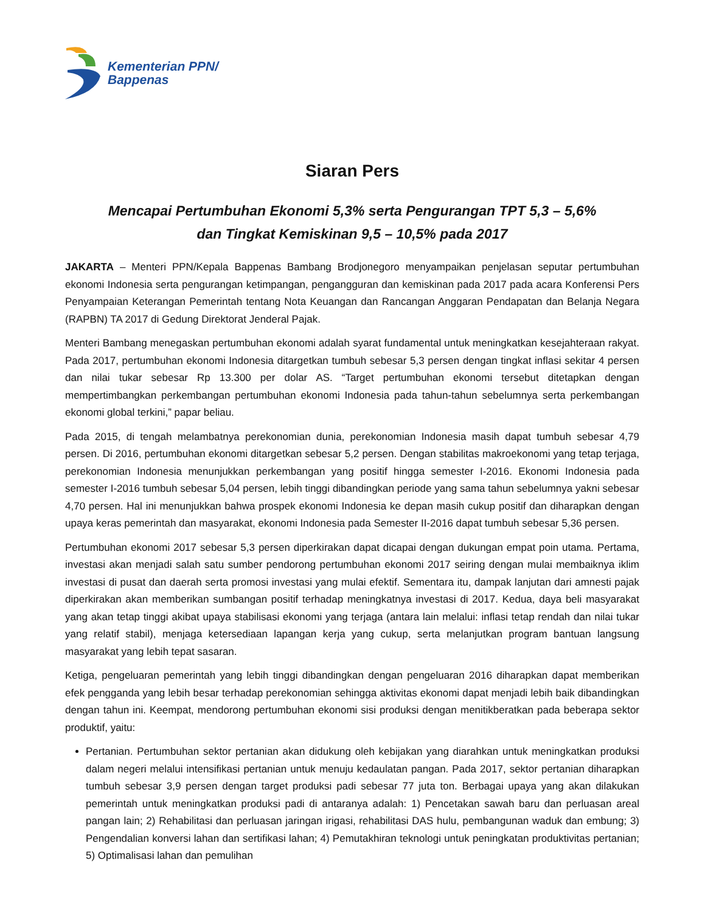Kementerian PPN/
Bappenas
Siaran Pers
Mencapai Pertumbuhan Ekonomi 5,3% serta Pengurangan TPT 5,3 – 5,6%
dan Tingkat Kemiskinan 9,5 – 10,5% pada 2017
JAKARTA – Menteri PPN/Kepala Bappenas Bambang Brodjonegoro menyampaikan penjelasan seputar pertumbuhan ekonomi Indonesia serta pengurangan ketimpangan, pengangguran dan kemiskinan pada 2017 pada acara Konferensi Pers Penyampaian Keterangan Pemerintah tentang Nota Keuangan dan Rancangan Anggaran Pendapatan dan Belanja Negara (RAPBN) TA 2017 di Gedung Direktorat Jenderal Pajak.
Menteri Bambang menegaskan pertumbuhan ekonomi adalah syarat fundamental untuk meningkatkan kesejahteraan rakyat. Pada 2017, pertumbuhan ekonomi Indonesia ditargetkan tumbuh sebesar 5,3 persen dengan tingkat inflasi sekitar 4 persen dan nilai tukar sebesar Rp 13.300 per dolar AS. “Target pertumbuhan ekonomi tersebut ditetapkan dengan mempertimbangkan perkembangan pertumbuhan ekonomi Indonesia pada tahun-tahun sebelumnya serta perkembangan ekonomi global terkini,” papar beliau.
Pada 2015, di tengah melambatnya perekonomian dunia, perekonomian Indonesia masih dapat tumbuh sebesar 4,79 persen. Di 2016, pertumbuhan ekonomi ditargetkan sebesar 5,2 persen. Dengan stabilitas makroekonomi yang tetap terjaga, perekonomian Indonesia menunjukkan perkembangan yang positif hingga semester I-2016. Ekonomi Indonesia pada semester I-2016 tumbuh sebesar 5,04 persen, lebih tinggi dibandingkan periode yang sama tahun sebelumnya yakni sebesar 4,70 persen. Hal ini menunjukkan bahwa prospek ekonomi Indonesia ke depan masih cukup positif dan diharapkan dengan upaya keras pemerintah dan masyarakat, ekonomi Indonesia pada Semester II-2016 dapat tumbuh sebesar 5,36 persen.
Pertumbuhan ekonomi 2017 sebesar 5,3 persen diperkirakan dapat dicapai dengan dukungan empat poin utama. Pertama, investasi akan menjadi salah satu sumber pendorong pertumbuhan ekonomi 2017 seiring dengan mulai membaiknya iklim investasi di pusat dan daerah serta promosi investasi yang mulai efektif. Sementara itu, dampak lanjutan dari amnesti pajak diperkirakan akan memberikan sumbangan positif terhadap meningkatnya investasi di 2017. Kedua, daya beli masyarakat yang akan tetap tinggi akibat upaya stabilisasi ekonomi yang terjaga (antara lain melalui: inflasi tetap rendah dan nilai tukar yang relatif stabil), menjaga ketersediaan lapangan kerja yang cukup, serta melanjutkan program bantuan langsung masyarakat yang lebih tepat sasaran.
Ketiga, pengeluaran pemerintah yang lebih tinggi dibandingkan dengan pengeluaran 2016 diharapkan dapat memberikan efek pengganda yang lebih besar terhadap perekonomian sehingga aktivitas ekonomi dapat menjadi lebih baik dibandingkan dengan tahun ini. Keempat, mendorong pertumbuhan ekonomi sisi produksi dengan menitikberatkan pada beberapa sektor produktif, yaitu:
Pertanian. Pertumbuhan sektor pertanian akan didukung oleh kebijakan yang diarahkan untuk meningkatkan produksi dalam negeri melalui intensifikasi pertanian untuk menuju kedaulatan pangan. Pada 2017, sektor pertanian diharapkan tumbuh sebesar 3,9 persen dengan target produksi padi sebesar 77 juta ton. Berbagai upaya yang akan dilakukan pemerintah untuk meningkatkan produksi padi di antaranya adalah: 1) Pencetakan sawah baru dan perluasan areal pangan lain; 2) Rehabilitasi dan perluasan jaringan irigasi, rehabilitasi DAS hulu, pembangunan waduk dan embung; 3) Pengendalian konversi lahan dan sertifikasi lahan; 4) Pemutakhiran teknologi untuk peningkatan produktivitas pertanian; 5) Optimalisasi lahan dan pemulihan